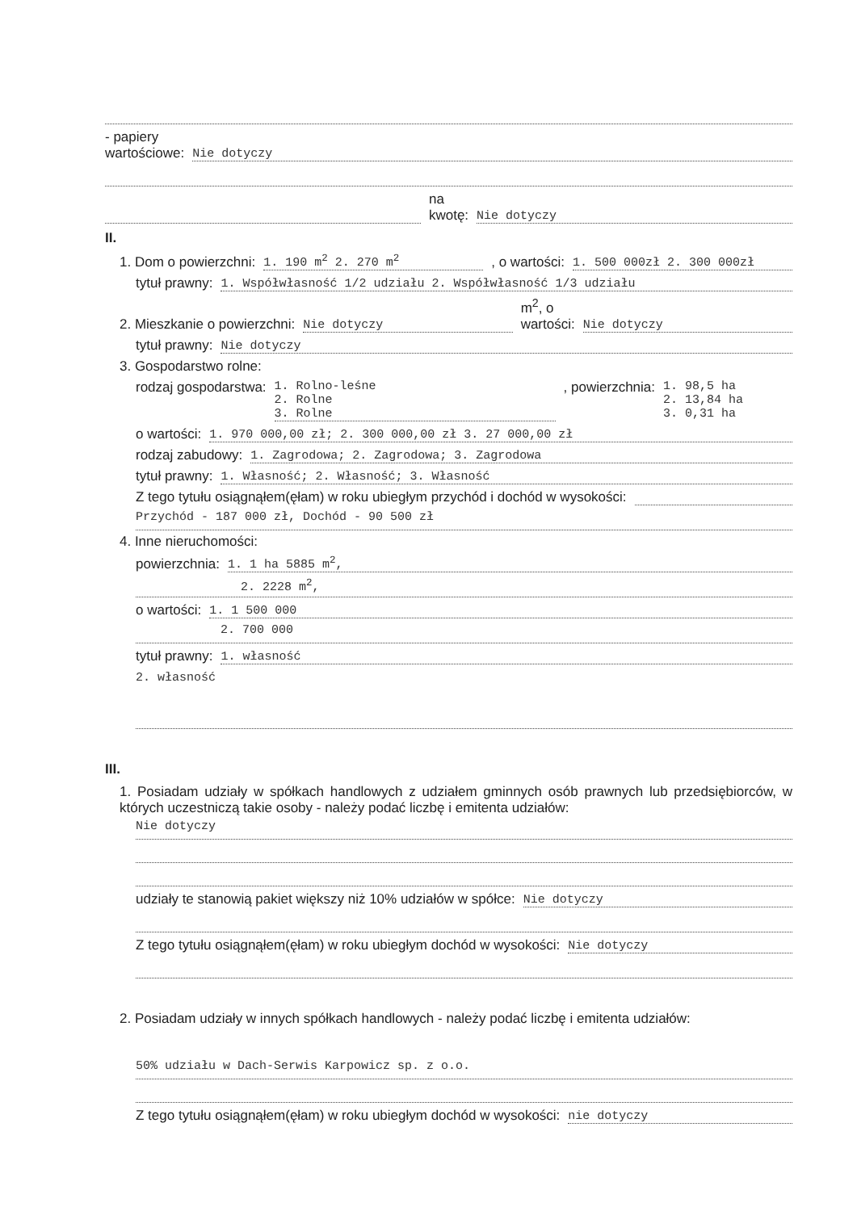- papiery
wartościowe: Nie dotyczy
na
kwotę: Nie dotyczy
II.
1. Dom o powierzchni: 1. 190 m<sup>2</sup> 2. 270 m<sup>2</sup>, o wartości: 1. 500 000zł 2. 300 000zł
tytuł prawny: 1. Współwłasność 1/2 udziału 2. Współwłasność 1/3 udziału
2. Mieszkanie o powierzchni: Nie dotyczy m<sup>2</sup>, o
wartości: Nie dotyczy
tytuł prawny: Nie dotyczy
3. Gospodarstwo rolne:
rodzaj gospodarstwa: 1. Rolno-leśne
2. Rolne
3. Rolne, powierzchnia: 1. 98,5 ha
2. 13,84 ha
3. 0,31 ha
o wartości: 1. 970 000,00 zł; 2. 300 000,00 zł 3. 27 000,00 zł
rodzaj zabudowy: 1. Zagrodowa; 2. Zagrodowa; 3. Zagrodowa
tytuł prawny: 1. Własność; 2. Własność; 3. Własność
Z tego tytułu osiągnąłem(ęłam) w roku ubiegłym przychód i dochód w wysokości:
Przychód - 187 000 zł, Dochód - 90 500 zł
4. Inne nieruchomości:
powierzchnia: 1. 1 ha 5885 m<sup>2</sup>,
2. 2228 m<sup>2</sup>,
o wartości: 1. 1 500 000
2. 700 000
tytuł prawny: 1. własność
2. własność
III.
1. Posiadam udziały w spółkach handlowych z udziałem gminnych osób prawnych lub przedsiębiorców, w których uczestniczą takie osoby - należy podać liczbę i emitenta udziałów:
Nie dotyczy
udziały te stanowią pakiet większy niż 10% udziałów w spółce: Nie dotyczy
Z tego tytułu osiągnąłem(ęłam) w roku ubiegłym dochód w wysokości: Nie dotyczy
2. Posiadam udziały w innych spółkach handlowych - należy podać liczbę i emitenta udziałów:
50% udziału w Dach-Serwis Karpowicz sp. z o.o.
Z tego tytułu osiągnąłem(ęłam) w roku ubiegłym dochód w wysokości: nie dotyczy